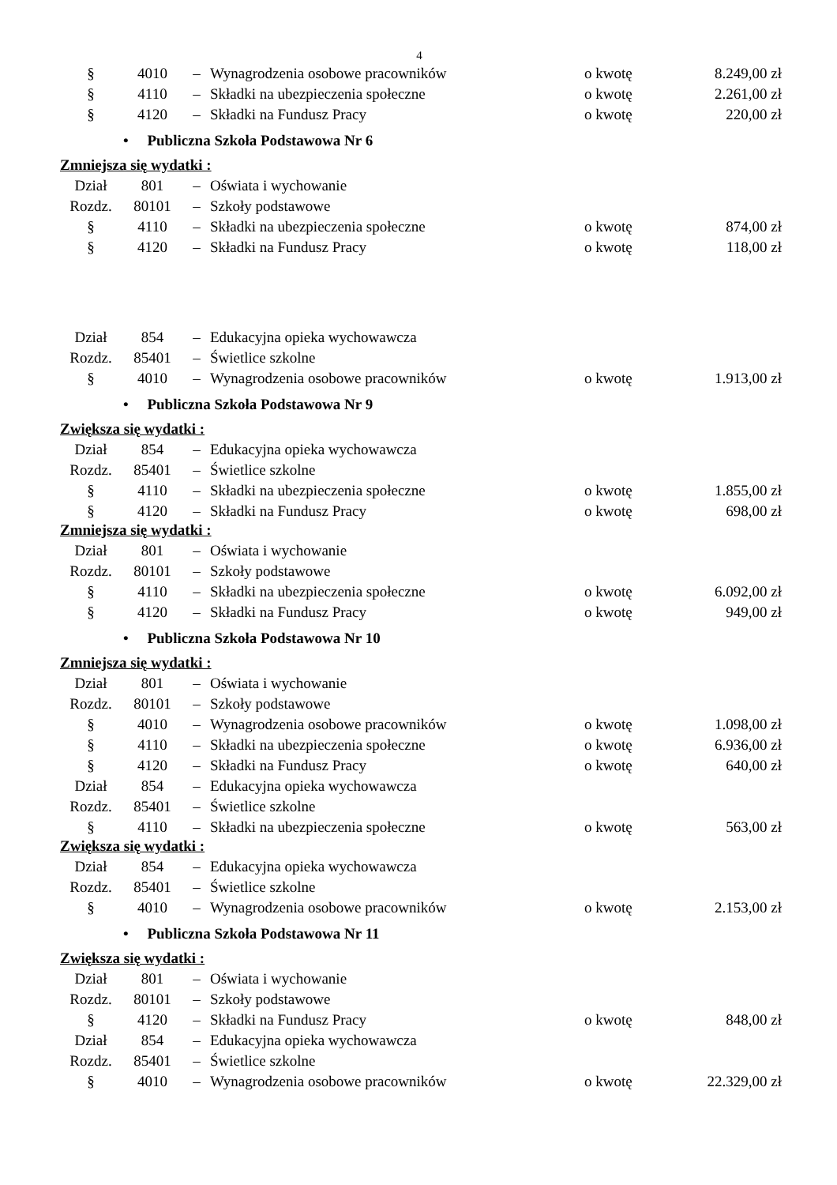4
| § | 4010 | – | Wynagrodzenia osobowe pracowników | o kwotę | 8.249,00 zł |
| § | 4110 | – | Składki na ubezpieczenia społeczne | o kwotę | 2.261,00 zł |
| § | 4120 | – | Składki na Fundusz Pracy | o kwotę | 220,00 zł |
| • Publiczna Szkoła Podstawowa Nr 6 | | | | | |
| Zmniejsza się wydatki : | | | | | |
| Dział | 801 | – | Oświata i wychowanie | | |
| Rozdz. | 80101 | – | Szkoły podstawowe | | |
| § | 4110 | – | Składki na ubezpieczenia społeczne | o kwotę | 874,00 zł |
| § | 4120 | – | Składki na Fundusz Pracy | o kwotę | 118,00 zł |
| Dział | 854 | – | Edukacyjna opieka wychowawcza | | |
| Rozdz. | 85401 | – | Świetlice szkolne | | |
| § | 4010 | – | Wynagrodzenia osobowe pracowników | o kwotę | 1.913,00 zł |
| • Publiczna Szkoła Podstawowa Nr 9 | | | | | |
| Zwiększa się wydatki : | | | | | |
| Dział | 854 | – | Edukacyjna opieka wychowawcza | | |
| Rozdz. | 85401 | – | Świetlice szkolne | | |
| § | 4110 | – | Składki na ubezpieczenia społeczne | o kwotę | 1.855,00 zł |
| § | 4120 | – | Składki na Fundusz Pracy | o kwotę | 698,00 zł |
| Zmniejsza się wydatki : | | | | | |
| Dział | 801 | – | Oświata i wychowanie | | |
| Rozdz. | 80101 | – | Szkoły podstawowe | | |
| § | 4110 | – | Składki na ubezpieczenia społeczne | o kwotę | 6.092,00 zł |
| § | 4120 | – | Składki na Fundusz Pracy | o kwotę | 949,00 zł |
| • Publiczna Szkoła Podstawowa Nr 10 | | | | | |
| Zmniejsza się wydatki : | | | | | |
| Dział | 801 | – | Oświata i wychowanie | | |
| Rozdz. | 80101 | – | Szkoły podstawowe | | |
| § | 4010 | – | Wynagrodzenia osobowe pracowników | o kwotę | 1.098,00 zł |
| § | 4110 | – | Składki na ubezpieczenia społeczne | o kwotę | 6.936,00 zł |
| § | 4120 | – | Składki na Fundusz Pracy | o kwotę | 640,00 zł |
| Dział | 854 | – | Edukacyjna opieka wychowawcza | | |
| Rozdz. | 85401 | – | Świetlice szkolne | | |
| § | 4110 | – | Składki na ubezpieczenia społeczne | o kwotę | 563,00 zł |
| Zwiększa się wydatki : | | | | | |
| Dział | 854 | – | Edukacyjna opieka wychowawcza | | |
| Rozdz. | 85401 | – | Świetlice szkolne | | |
| § | 4010 | – | Wynagrodzenia osobowe pracowników | o kwotę | 2.153,00 zł |
| • Publiczna Szkoła Podstawowa Nr 11 | | | | | |
| Zwiększa się wydatki : | | | | | |
| Dział | 801 | – | Oświata i wychowanie | | |
| Rozdz. | 80101 | – | Szkoły podstawowe | | |
| § | 4120 | – | Składki na Fundusz Pracy | o kwotę | 848,00 zł |
| Dział | 854 | – | Edukacyjna opieka wychowawcza | | |
| Rozdz. | 85401 | – | Świetlice szkolne | | |
| § | 4010 | – | Wynagrodzenia osobowe pracowników | o kwotę | 22.329,00 zł |